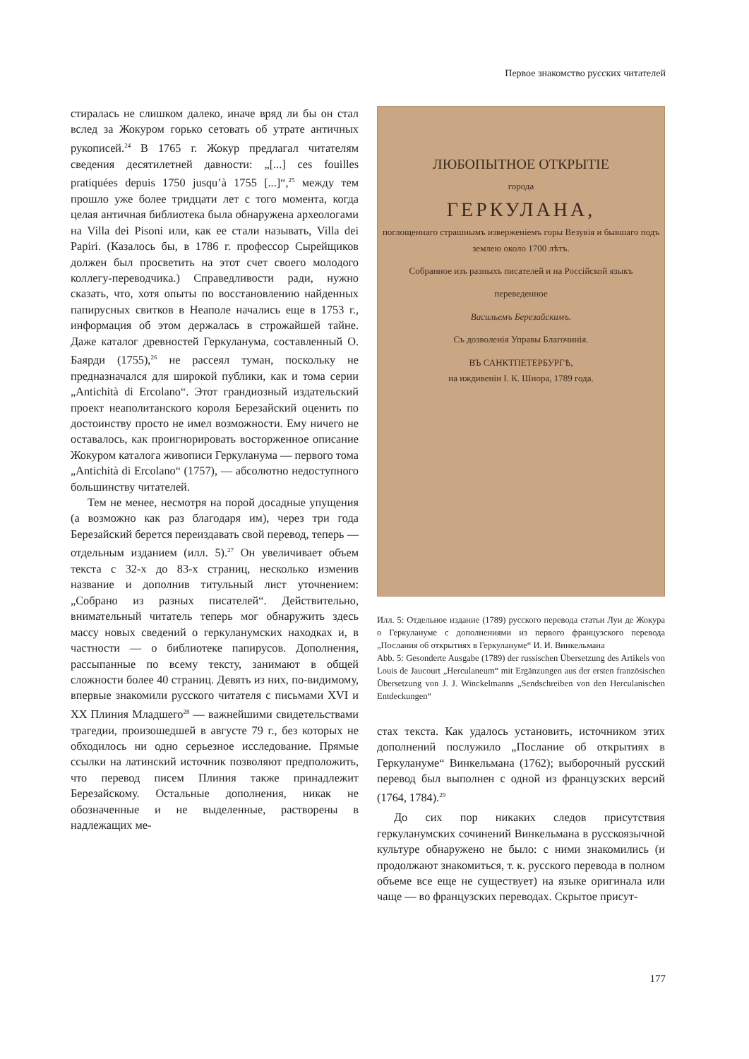Первое знакомство русских читателей
стиралась не слишком далеко, иначе вряд ли бы он стал вслед за Жокуром горько сетовать об утрате античных рукописей.<sup>24</sup> В 1765 г. Жокур предлагал читателям сведения десятилетней давности: „[...] ces fouilles pratiquées depuis 1750 jusqu’à 1755 [...]“,<sup>25</sup> между тем прошло уже более тридцати лет с того момента, когда целая античная библиотека была обнаружена археологами на Villa dei Pisoni или, как ее стали называть, Villa dei Papiri. (Казалось бы, в 1786 г. профессор Сырейщиков должен был просветить на этот счет своего молодого коллегу-переводчика.) Справедливости ради, нужно сказать, что, хотя опыты по восстановлению найденных папирусных свитков в Неаполе начались еще в 1753 г., информация об этом держалась в строжайшей тайне. Даже каталог древностей Геркуланума, составленный О. Баярди (1755),<sup>26</sup> не рассеял туман, поскольку не предназначался для широкой публики, как и тома серии „Antichità di Ercolano“. Этот грандиозный издательский проект неаполитанского короля Березайский оценить по достоинству просто не имел возможности. Ему ничего не оставалось, как проигнорировать восторженное описание Жокуром каталога живописи Геркуланума — первого тома „Antichità di Ercolano“ (1757), — абсолютно недоступного большинству читателей.
Тем не менее, несмотря на порой досадные упущения (а возможно как раз благодаря им), через три года Березайский берется переиздавать свой перевод, теперь — отдельным изданием (илл. 5).<sup>27</sup> Он увеличивает объем текста с 32-х до 83-х страниц, несколько изменив название и дополнив титульный лист уточнением: „Собрано из разных писателей“. Действительно, внимательный читатель теперь мог обнаружить здесь массу новых сведений о геркуланумских находках и, в частности — о библиотеке папирусов. Дополнения, рассыпанные по всему тексту, занимают в общей сложности более 40 страниц. Девять из них, по-видимому, впервые знакомили русского читателя с письмами XVI и XX Плиния Младшего<sup>28</sup> — важнейшими свидетельствами трагедии, произошедшей в августе 79 г., без которых не обходилось ни одно серьезное исследование. Прямые ссылки на латинский источник позволяют предположить, что перевод писем Плиния также принадлежит Березайскому. Остальные дополнения, никак не обозначенные и не выделенные, растворены в надлежащих ме-
ЛЮБОПЫТНОЕ ОТКРЫТІЕ
города
ГЕРКУЛАНА,
поглощеннаго страшнымъ изверженіемъ горы Везувія и бывшаго подъ землею около 1700 лѣтъ.
Собранное изъ разныхъ писателей и на Россійской языкъ
переведенное
Васильемъ Березайскимъ.
Съ дозволенія Управы Благочинія.
ВЪ САНКТПЕТЕРБУРГѢ,
на иждивеніи І. К. Шнора, 1789 года.
Илл. 5: Отдельное издание (1789) русского перевода статьи Луи де Жокура о Геркулануме с дополнениями из первого французского перевода „Послания об открытиях в Геркулануме“ И. И. Винкельмана
Abb. 5: Gesonderte Ausgabe (1789) der russischen Übersetzung des Artikels von Louis de Jaucourt „Herculaneum“ mit Ergänzungen aus der ersten französischen Übersetzung von J. J. Winckelmanns „Sendschreiben von den Herculanischen Entdeckungen“
стах текста. Как удалось установить, источником этих дополнений послужило „Послание об открытиях в Геркулануме“ Винкельмана (1762); выборочный русский перевод был выполнен с одной из французских версий (1764, 1784).<sup>29</sup>
До сих пор никаких следов присутствия геркуланумских сочинений Винкельмана в русскоязычной культуре обнаружено не было: с ними знакомились (и продолжают знакомиться, т. к. русского перевода в полном объеме все еще не существует) на языке оригинала или чаще — во французских переводах. Скрытое присут-
177